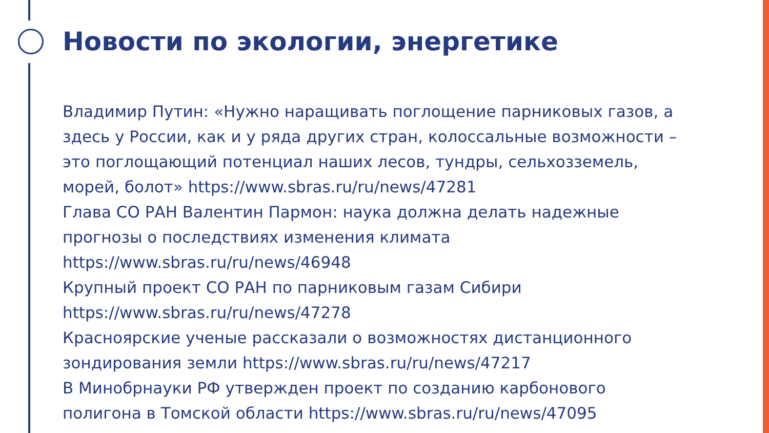Новости по экологии, энергетике
Владимир Путин: «Нужно наращивать поглощение парниковых газов, а здесь у России, как и у ряда других стран, колоссальные возможности – это поглощающий потенциал наших лесов, тундры, сельхозземель, морей, болот» https://www.sbras.ru/ru/news/47281
Глава СО РАН Валентин Пармон: наука должна делать надежные прогнозы о последствиях изменения климата https://www.sbras.ru/ru/news/46948
Крупный проект СО РАН по парниковым газам Сибири https://www.sbras.ru/ru/news/47278
Красноярские ученые рассказали о возможностях дистанционного зондирования земли https://www.sbras.ru/ru/news/47217
В Минобрнауки РФ утвержден проект по созданию карбонового полигона в Томской области https://www.sbras.ru/ru/news/47095